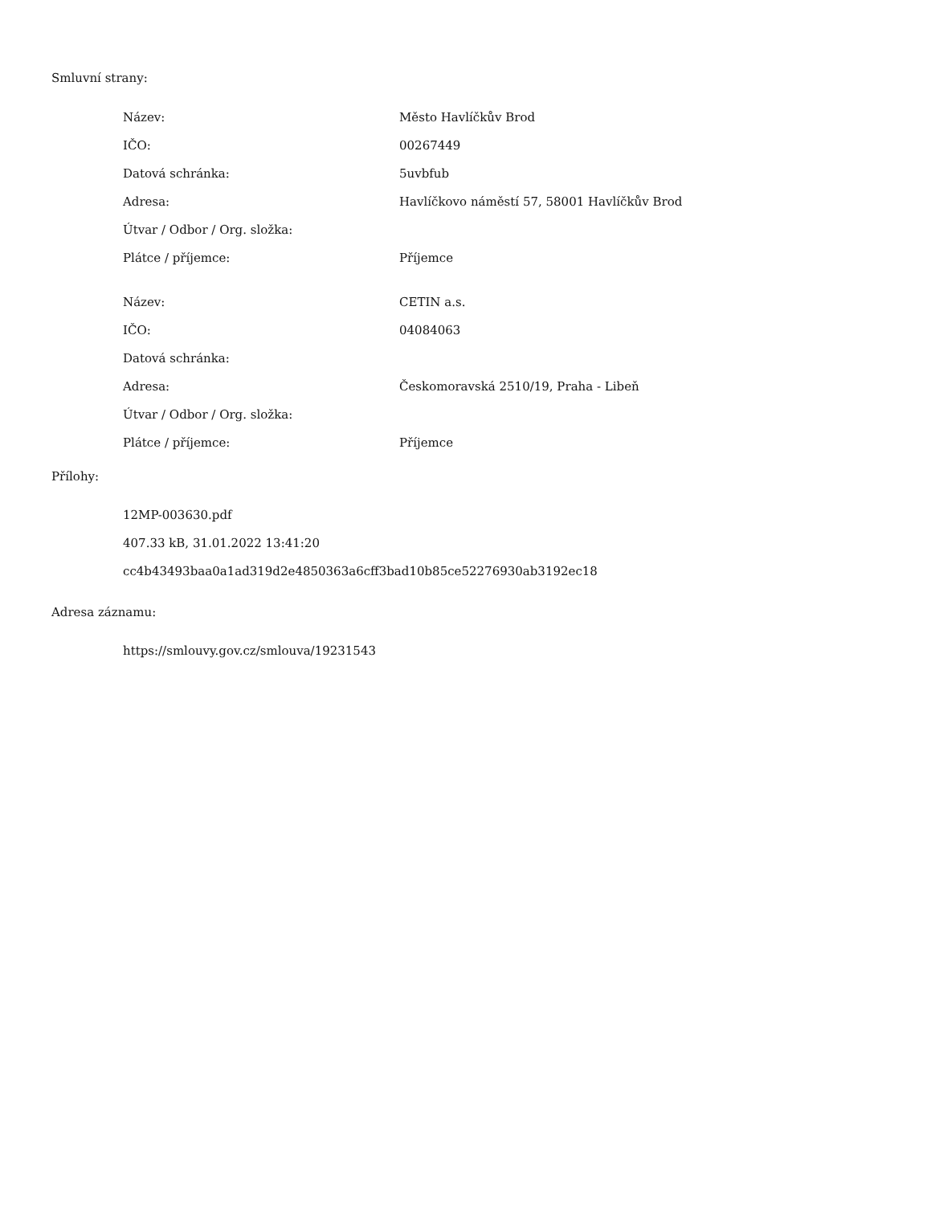Smluvní strany:
| Název: | Město Havlíčkův Brod |
| IČO: | 00267449 |
| Datová schránka: | 5uvbfub |
| Adresa: | Havlíčkovo náměstí 57, 58001 Havlíčkův Brod |
| Útvar / Odbor / Org. složka: | |
| Plátce / příjemce: | Příjemce |
| Název: | CETIN a.s. |
| IČO: | 04084063 |
| Datová schránka: | |
| Adresa: | Českomoravská 2510/19, Praha - Libeň |
| Útvar / Odbor / Org. složka: | |
| Plátce / příjemce: | Příjemce |
Přílohy:
12MP-003630.pdf
407.33 kB, 31.01.2022 13:41:20
cc4b43493baa0a1ad319d2e4850363a6cff3bad10b85ce52276930ab3192ec18
Adresa záznamu:
https://smlouvy.gov.cz/smlouva/19231543